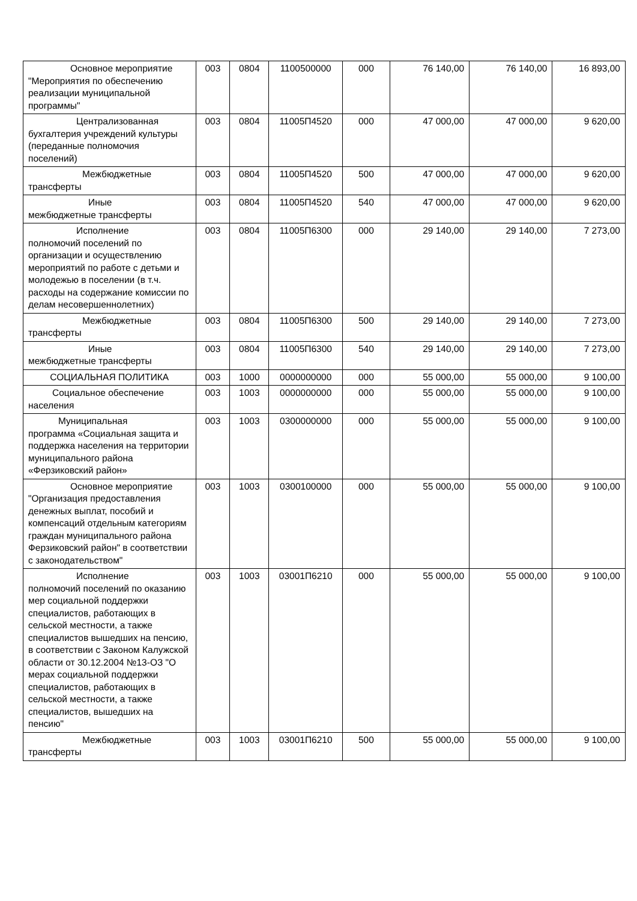| Основное мероприятие "Мероприятия по обеспечению реализации муниципальной программы" | 003 | 0804 | 1100500000 | 000 | 76 140,00 | 76 140,00 | 16 893,00 |
| Централизованная бухгалтерия учреждений культуры (переданные полномочия поселений) | 003 | 0804 | 11005П4520 | 000 | 47 000,00 | 47 000,00 | 9 620,00 |
| Межбюджетные трансферты | 003 | 0804 | 11005П4520 | 500 | 47 000,00 | 47 000,00 | 9 620,00 |
| Иные межбюджетные трансферты | 003 | 0804 | 11005П4520 | 540 | 47 000,00 | 47 000,00 | 9 620,00 |
| Исполнение полномочий поселений по организации и осуществлению мероприятий по работе с детьми и молодежью в поселении (в т.ч. расходы на содержание комиссии по делам несовершеннолетних) | 003 | 0804 | 11005П6300 | 000 | 29 140,00 | 29 140,00 | 7 273,00 |
| Межбюджетные трансферты | 003 | 0804 | 11005П6300 | 500 | 29 140,00 | 29 140,00 | 7 273,00 |
| Иные межбюджетные трансферты | 003 | 0804 | 11005П6300 | 540 | 29 140,00 | 29 140,00 | 7 273,00 |
| СОЦИАЛЬНАЯ ПОЛИТИКА | 003 | 1000 | 0000000000 | 000 | 55 000,00 | 55 000,00 | 9 100,00 |
| Социальное обеспечение населения | 003 | 1003 | 0000000000 | 000 | 55 000,00 | 55 000,00 | 9 100,00 |
| Муниципальная программа «Социальная защита и поддержка населения на территории муниципального района «Ферзиковский район» | 003 | 1003 | 0300000000 | 000 | 55 000,00 | 55 000,00 | 9 100,00 |
| Основное мероприятие "Организация предоставления денежных выплат, пособий и компенсаций отдельным категориям граждан муниципального района Ферзиковский район" в соответствии с законодательством" | 003 | 1003 | 0300100000 | 000 | 55 000,00 | 55 000,00 | 9 100,00 |
| Исполнение полномочий поселений по оказанию мер социальной поддержки специалистов, работающих в сельской местности, а также специалистов вышедших на пенсию, в соответствии с Законом Калужской области от 30.12.2004 №13-ОЗ "О мерах социальной поддержки специалистов, работающих в сельской местности, а также специалистов, вышедших на пенсию" | 003 | 1003 | 03001П6210 | 000 | 55 000,00 | 55 000,00 | 9 100,00 |
| Межбюджетные трансферты | 003 | 1003 | 03001П6210 | 500 | 55 000,00 | 55 000,00 | 9 100,00 |